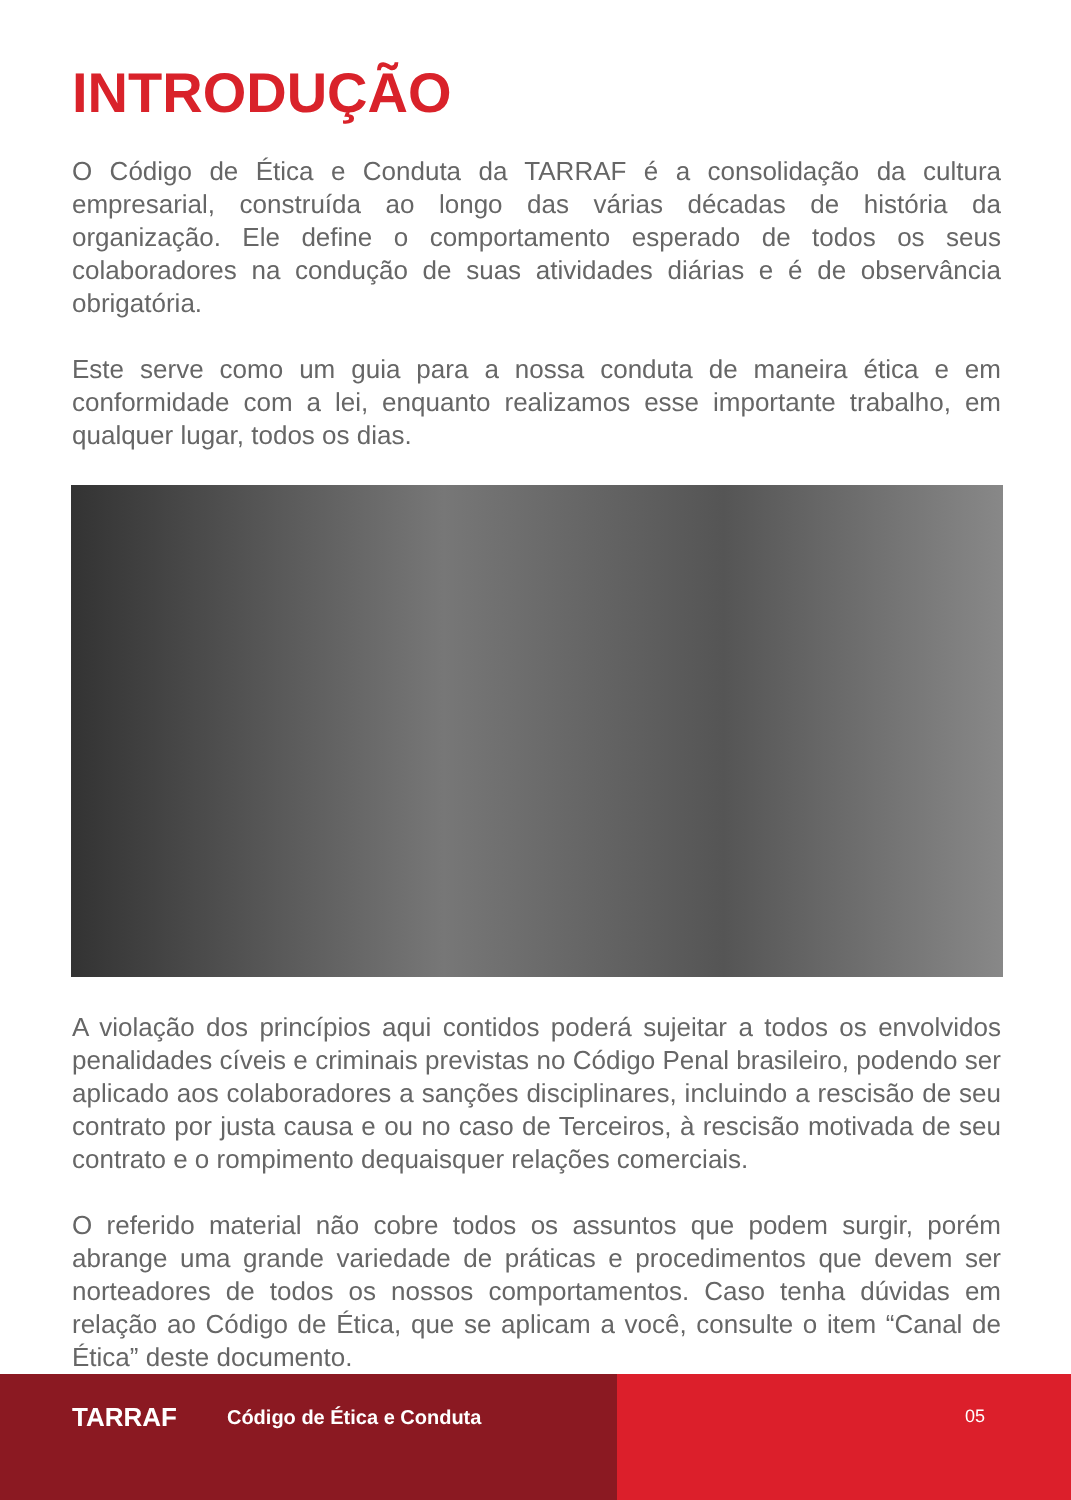INTRODUÇÃO
O Código de Ética e Conduta da TARRAF é a consolidação da cultura empresarial, construída ao longo das várias décadas de história da organização. Ele define o comportamento esperado de todos os seus colaboradores na condução de suas atividades diárias e é de observância obrigatória.
Este serve como um guia para a nossa conduta de maneira ética e em conformidade com a lei, enquanto realizamos esse importante trabalho, em qualquer lugar, todos os dias.
A violação dos princípios aqui contidos poderá sujeitar a todos os envolvidos penalidades cíveis e criminais previstas no Código Penal brasileiro, podendo ser aplicado aos colaboradores a sanções disciplinares, incluindo a rescisão de seu contrato por justa causa e ou no caso de Terceiros, à rescisão motivada de seu contrato e o rompimento dequaisquer relações comerciais.
O referido material não cobre todos os assuntos que podem surgir, porém abrange uma grande variedade de práticas e procedimentos que devem ser norteadores de todos os nossos comportamentos. Caso tenha dúvidas em relação ao Código de Ética, que se aplicam a você, consulte o item “Canal de Ética” deste documento.
TARRAF Código de Ética e Conduta 05